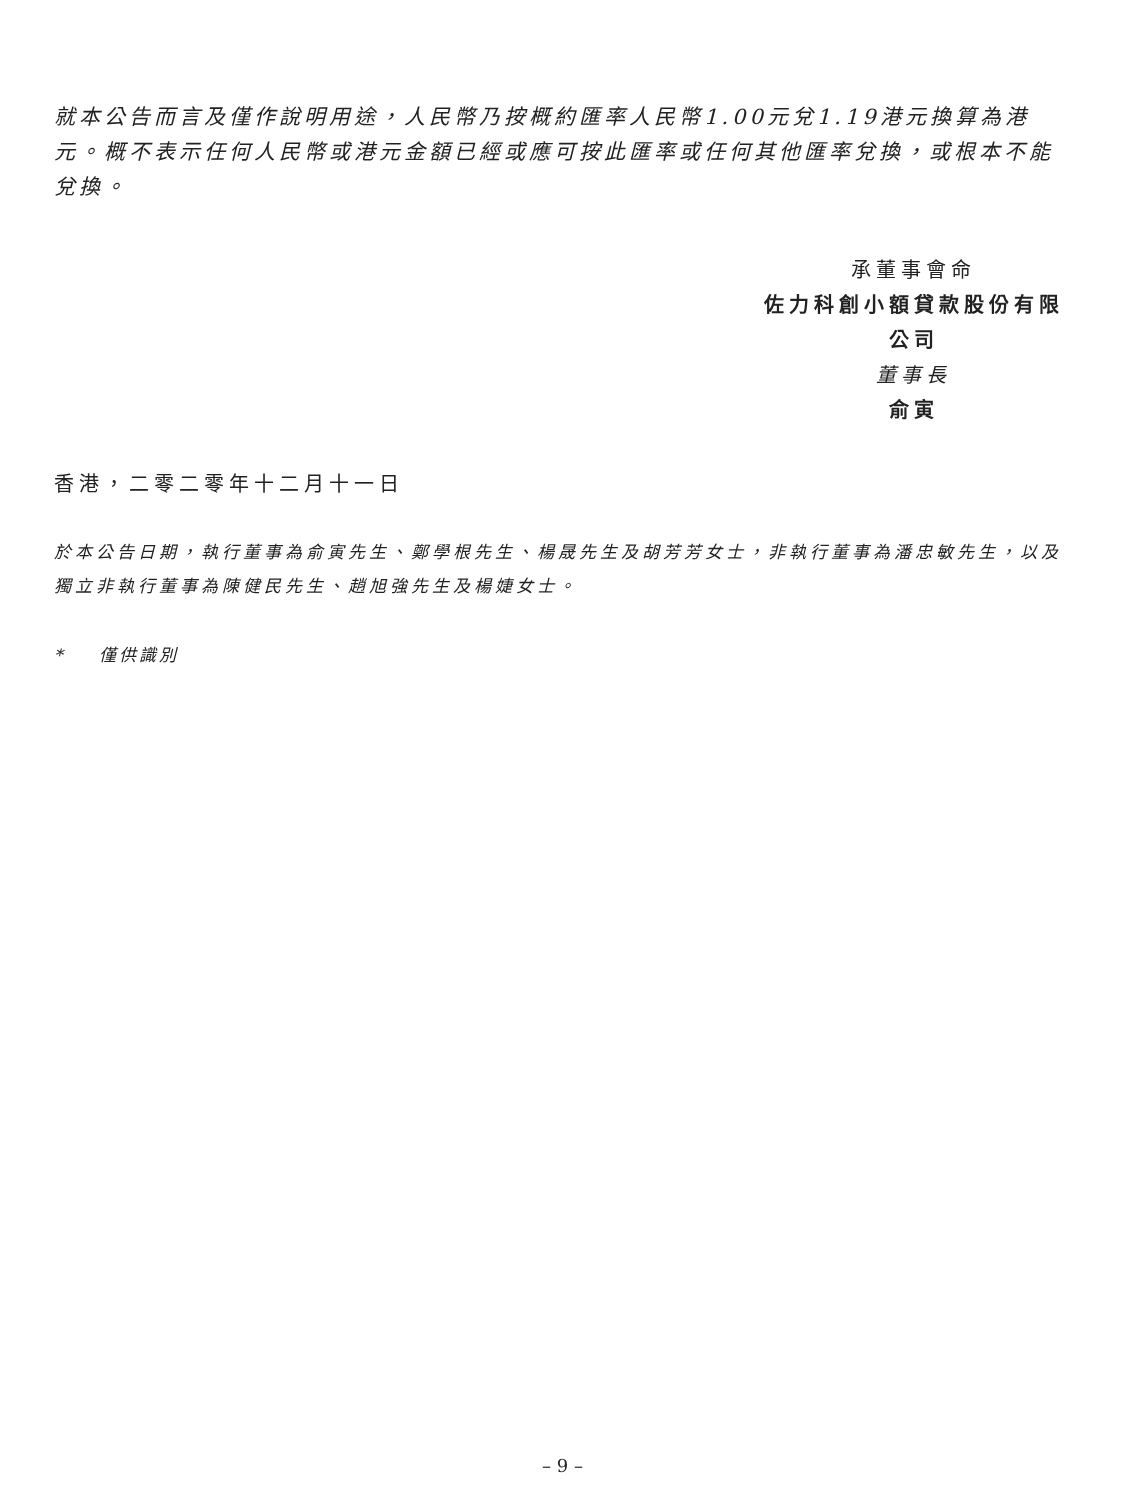就本公告而言及僅作說明用途，人民幣乃按概約匯率人民幣1.00元兌1.19港元換算為港元。概不表示任何人民幣或港元金額已經或應可按此匯率或任何其他匯率兌換，或根本不能兌換。
承董事會命
佐力科創小額貸款股份有限公司
董事長
俞寅
香港，二零二零年十二月十一日
於本公告日期，執行董事為俞寅先生、鄭學根先生、楊晟先生及胡芳芳女士，非執行董事為潘忠敏先生，以及獨立非執行董事為陳健民先生、趙旭強先生及楊婕女士。
* 僅供識別
– 9 –